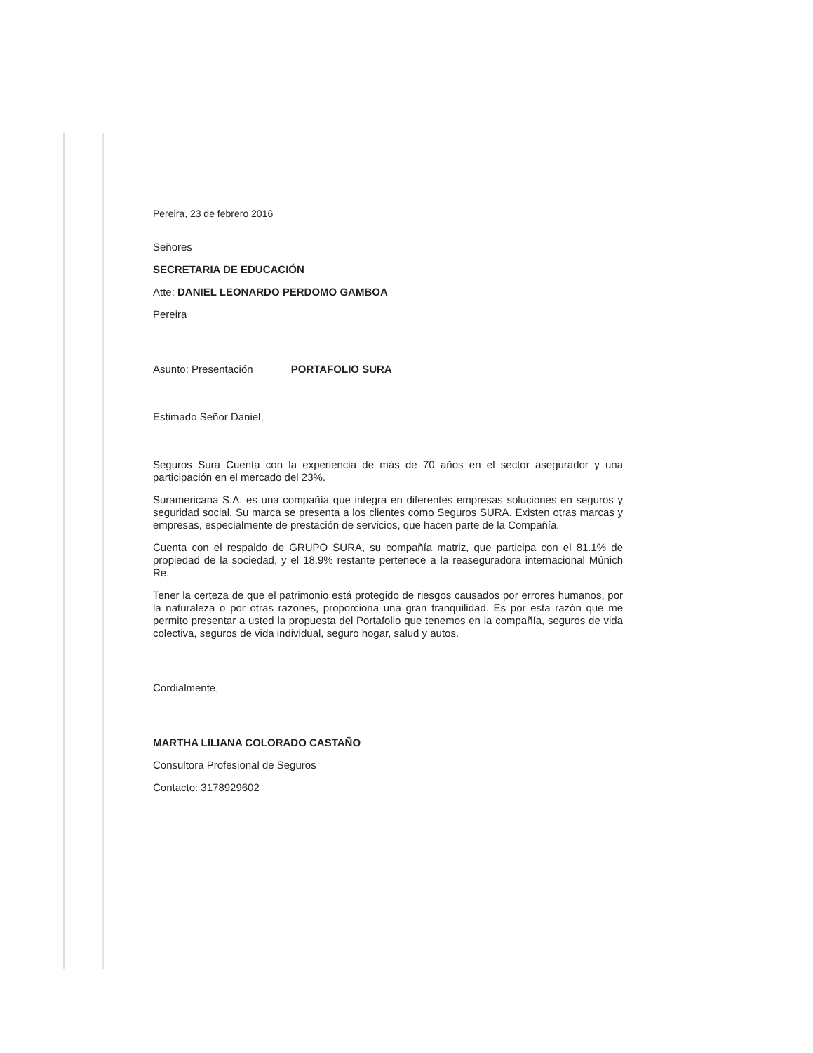Pereira, 23 de febrero 2016
Señores
SECRETARIA DE EDUCACIÓN
Atte: DANIEL LEONARDO PERDOMO GAMBOA
Pereira
Asunto: Presentación PORTAFOLIO SURA
Estimado Señor Daniel,
Seguros Sura Cuenta con la experiencia de más de 70 años en el sector asegurador y una participación en el mercado del 23%.
Suramericana S.A. es una compañía que integra en diferentes empresas soluciones en seguros y seguridad social. Su marca se presenta a los clientes como Seguros SURA. Existen otras marcas y empresas, especialmente de prestación de servicios, que hacen parte de la Compañía.
Cuenta con el respaldo de GRUPO SURA, su compañía matriz, que participa con el 81.1% de propiedad de la sociedad, y el 18.9% restante pertenece a la reaseguradora internacional Múnich Re.
Tener la certeza de que el patrimonio está protegido de riesgos causados por errores humanos, por la naturaleza o por otras razones, proporciona una gran tranquilidad. Es por esta razón que me permito presentar a usted la propuesta del Portafolio que tenemos en la compañía, seguros de vida colectiva, seguros de vida individual, seguro hogar, salud y autos.
Cordialmente,
MARTHA LILIANA COLORADO CASTAÑO
Consultora Profesional de Seguros
Contacto: 3178929602